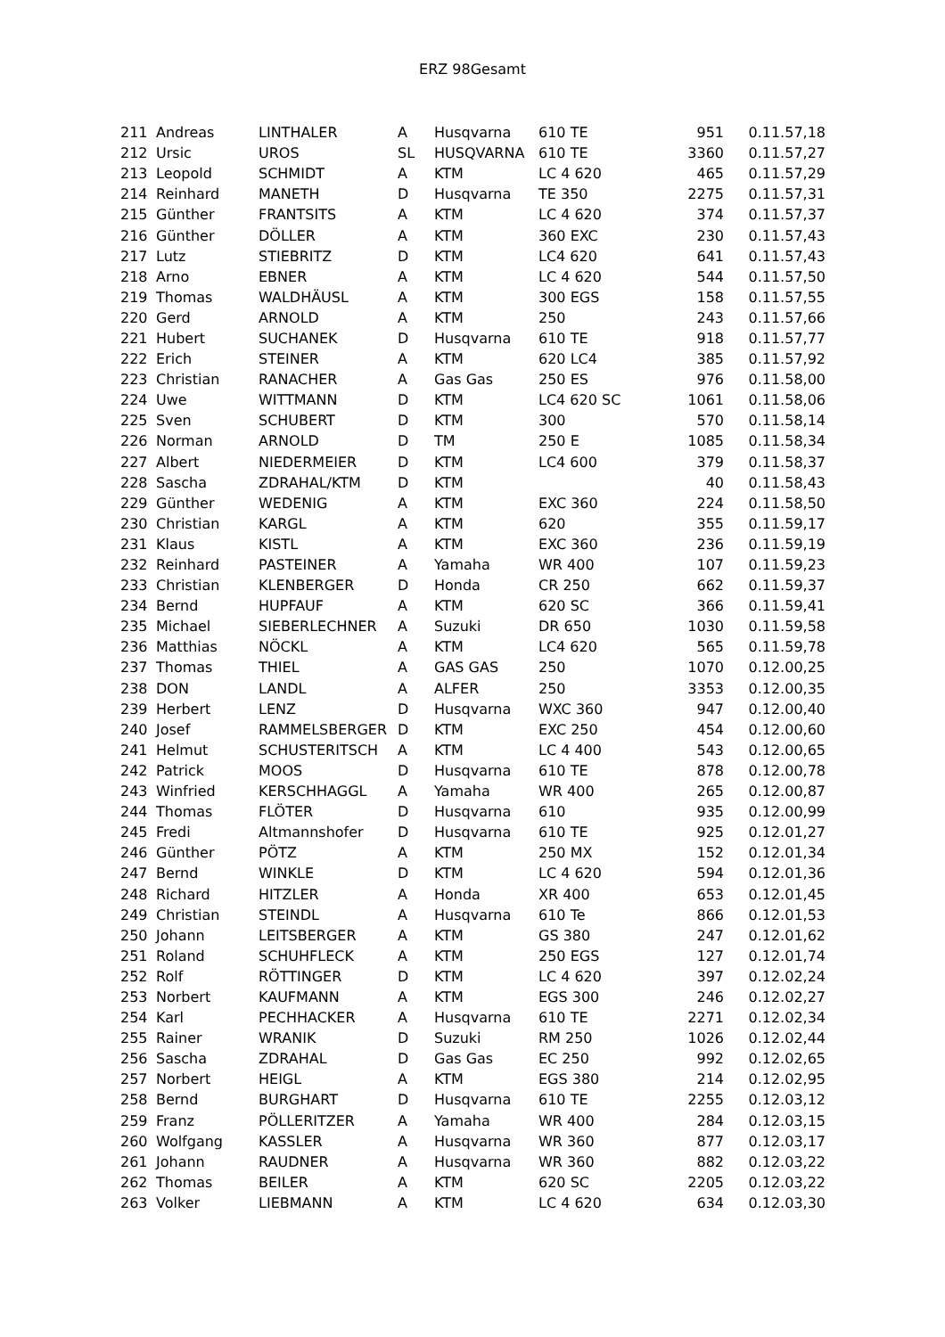ERZ 98Gesamt
| 211 | Andreas | LINTHALER | A | Husqvarna | 610 TE | 951 | 0.11.57,18 |
| 212 | Ursic | UROS | SL | HUSQVARNA | 610 TE | 3360 | 0.11.57,27 |
| 213 | Leopold | SCHMIDT | A | KTM | LC 4 620 | 465 | 0.11.57,29 |
| 214 | Reinhard | MANETH | D | Husqvarna | TE 350 | 2275 | 0.11.57,31 |
| 215 | Günther | FRANTSITS | A | KTM | LC 4 620 | 374 | 0.11.57,37 |
| 216 | Günther | DÖLLER | A | KTM | 360 EXC | 230 | 0.11.57,43 |
| 217 | Lutz | STIEBRITZ | D | KTM | LC4 620 | 641 | 0.11.57,43 |
| 218 | Arno | EBNER | A | KTM | LC 4 620 | 544 | 0.11.57,50 |
| 219 | Thomas | WALDHÄUSL | A | KTM | 300 EGS | 158 | 0.11.57,55 |
| 220 | Gerd | ARNOLD | A | KTM | 250 | 243 | 0.11.57,66 |
| 221 | Hubert | SUCHANEK | D | Husqvarna | 610 TE | 918 | 0.11.57,77 |
| 222 | Erich | STEINER | A | KTM | 620 LC4 | 385 | 0.11.57,92 |
| 223 | Christian | RANACHER | A | Gas Gas | 250 ES | 976 | 0.11.58,00 |
| 224 | Uwe | WITTMANN | D | KTM | LC4 620 SC | 1061 | 0.11.58,06 |
| 225 | Sven | SCHUBERT | D | KTM | 300 | 570 | 0.11.58,14 |
| 226 | Norman | ARNOLD | D | TM | 250 E | 1085 | 0.11.58,34 |
| 227 | Albert | NIEDERMEIER | D | KTM | LC4 600 | 379 | 0.11.58,37 |
| 228 | Sascha | ZDRAHAL/KTM | D | KTM | | 40 | 0.11.58,43 |
| 229 | Günther | WEDENIG | A | KTM | EXC 360 | 224 | 0.11.58,50 |
| 230 | Christian | KARGL | A | KTM | 620 | 355 | 0.11.59,17 |
| 231 | Klaus | KISTL | A | KTM | EXC 360 | 236 | 0.11.59,19 |
| 232 | Reinhard | PASTEINER | A | Yamaha | WR 400 | 107 | 0.11.59,23 |
| 233 | Christian | KLENBERGER | D | Honda | CR 250 | 662 | 0.11.59,37 |
| 234 | Bernd | HUPFAUF | A | KTM | 620 SC | 366 | 0.11.59,41 |
| 235 | Michael | SIEBERLECHNER | A | Suzuki | DR 650 | 1030 | 0.11.59,58 |
| 236 | Matthias | NÖCKL | A | KTM | LC4 620 | 565 | 0.11.59,78 |
| 237 | Thomas | THIEL | A | GAS GAS | 250 | 1070 | 0.12.00,25 |
| 238 | DON | LANDL | A | ALFER | 250 | 3353 | 0.12.00,35 |
| 239 | Herbert | LENZ | D | Husqvarna | WXC 360 | 947 | 0.12.00,40 |
| 240 | Josef | RAMMELSBERGER | D | KTM | EXC 250 | 454 | 0.12.00,60 |
| 241 | Helmut | SCHUSTERITSCH | A | KTM | LC 4 400 | 543 | 0.12.00,65 |
| 242 | Patrick | MOOS | D | Husqvarna | 610 TE | 878 | 0.12.00,78 |
| 243 | Winfried | KERSCHHAGGL | A | Yamaha | WR 400 | 265 | 0.12.00,87 |
| 244 | Thomas | FLÖTER | D | Husqvarna | 610 | 935 | 0.12.00,99 |
| 245 | Fredi | Altmannshofer | D | Husqvarna | 610 TE | 925 | 0.12.01,27 |
| 246 | Günther | PÖTZ | A | KTM | 250 MX | 152 | 0.12.01,34 |
| 247 | Bernd | WINKLE | D | KTM | LC 4 620 | 594 | 0.12.01,36 |
| 248 | Richard | HITZLER | A | Honda | XR 400 | 653 | 0.12.01,45 |
| 249 | Christian | STEINDL | A | Husqvarna | 610 Te | 866 | 0.12.01,53 |
| 250 | Johann | LEITSBERGER | A | KTM | GS 380 | 247 | 0.12.01,62 |
| 251 | Roland | SCHUHFLECK | A | KTM | 250 EGS | 127 | 0.12.01,74 |
| 252 | Rolf | RÖTTINGER | D | KTM | LC 4 620 | 397 | 0.12.02,24 |
| 253 | Norbert | KAUFMANN | A | KTM | EGS 300 | 246 | 0.12.02,27 |
| 254 | Karl | PECHHACKER | A | Husqvarna | 610 TE | 2271 | 0.12.02,34 |
| 255 | Rainer | WRANIK | D | Suzuki | RM 250 | 1026 | 0.12.02,44 |
| 256 | Sascha | ZDRAHAL | D | Gas Gas | EC 250 | 992 | 0.12.02,65 |
| 257 | Norbert | HEIGL | A | KTM | EGS 380 | 214 | 0.12.02,95 |
| 258 | Bernd | BURGHART | D | Husqvarna | 610 TE | 2255 | 0.12.03,12 |
| 259 | Franz | PÖLLERITZER | A | Yamaha | WR 400 | 284 | 0.12.03,15 |
| 260 | Wolfgang | KASSLER | A | Husqvarna | WR 360 | 877 | 0.12.03,17 |
| 261 | Johann | RAUDNER | A | Husqvarna | WR 360 | 882 | 0.12.03,22 |
| 262 | Thomas | BEILER | A | KTM | 620 SC | 2205 | 0.12.03,22 |
| 263 | Volker | LIEBMANN | A | KTM | LC 4 620 | 634 | 0.12.03,30 |